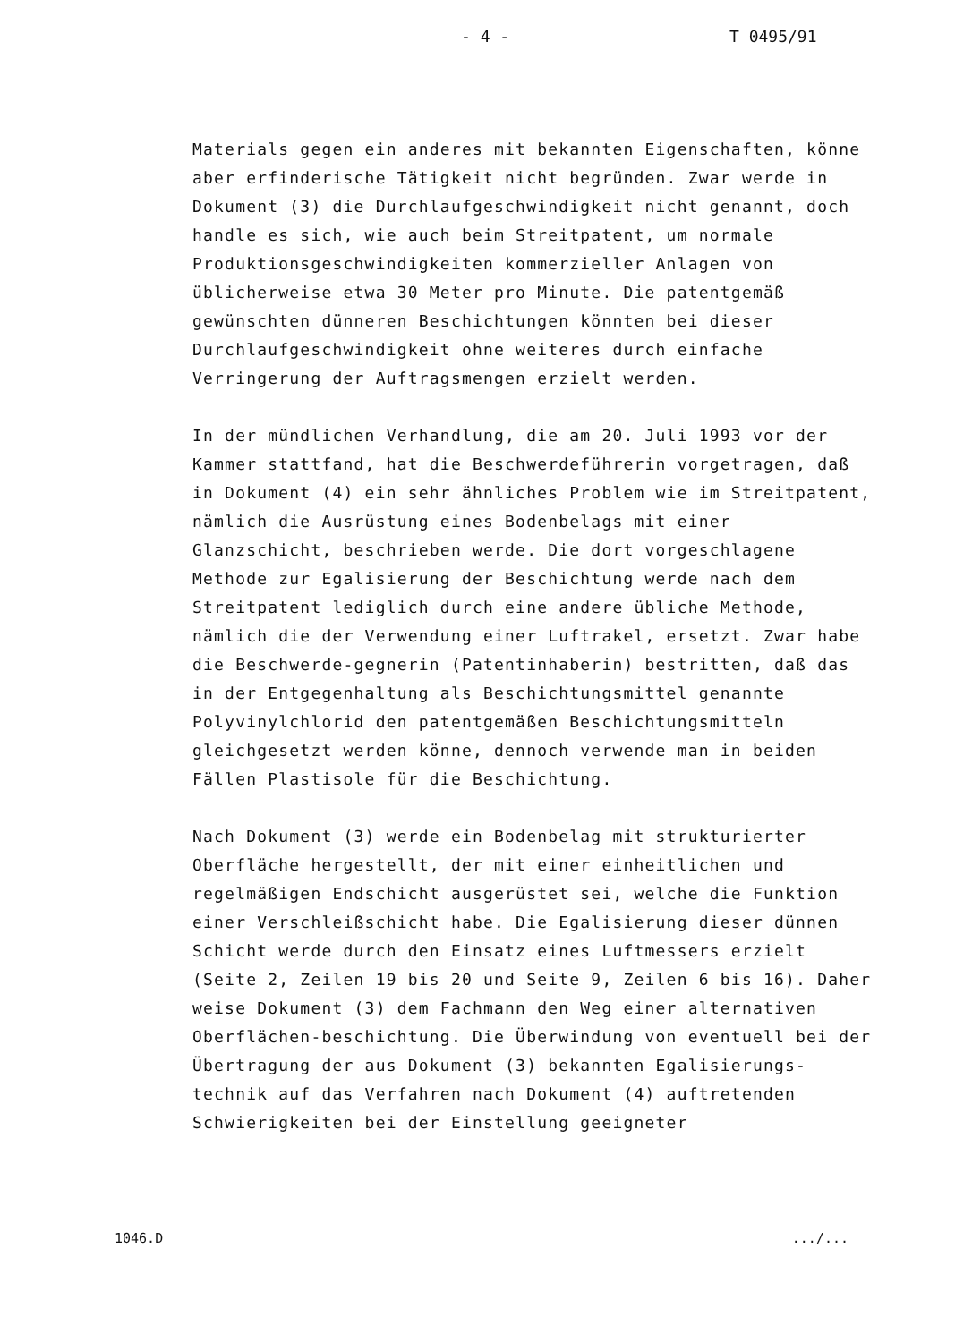- 4 - T 0495/91
Materials gegen ein anderes mit bekannten Eigenschaften, könne aber erfinderische Tätigkeit nicht begründen. Zwar werde in Dokument (3) die Durchlaufgeschwindigkeit nicht genannt, doch handle es sich, wie auch beim Streitpatent, um normale Produktionsgeschwindigkeiten kommerzieller Anlagen von üblicherweise etwa 30 Meter pro Minute. Die patentgemäß gewünschten dünneren Beschichtungen könnten bei dieser Durchlaufgeschwindigkeit ohne weiteres durch einfache Verringerung der Auftragsmengen erzielt werden.
In der mündlichen Verhandlung, die am 20. Juli 1993 vor der Kammer stattfand, hat die Beschwerdeführerin vorgetragen, daß in Dokument (4) ein sehr ähnliches Problem wie im Streitpatent, nämlich die Ausrüstung eines Bodenbelags mit einer Glanzschicht, beschrieben werde. Die dort vorgeschlagene Methode zur Egalisierung der Beschichtung werde nach dem Streitpatent lediglich durch eine andere übliche Methode, nämlich die der Verwendung einer Luftrakel, ersetzt. Zwar habe die Beschwerde-gegnerin (Patentinhaberin) bestritten, daß das in der Entgegenhaltung als Beschichtungsmittel genannte Polyvinylchlorid den patentgemäßen Beschichtungsmitteln gleichgesetzt werden könne, dennoch verwende man in beiden Fällen Plastisole für die Beschichtung.
Nach Dokument (3) werde ein Bodenbelag mit strukturierter Oberfläche hergestellt, der mit einer einheitlichen und regelmäßigen Endschicht ausgerüstet sei, welche die Funktion einer Verschleißschicht habe. Die Egalisierung dieser dünnen Schicht werde durch den Einsatz eines Luftmessers erzielt (Seite 2, Zeilen 19 bis 20 und Seite 9, Zeilen 6 bis 16). Daher weise Dokument (3) dem Fachmann den Weg einer alternativen Oberflächen-beschichtung. Die Überwindung von eventuell bei der Übertragung der aus Dokument (3) bekannten Egalisierungs-technik auf das Verfahren nach Dokument (4) auftretenden Schwierigkeiten bei der Einstellung geeigneter
1046.D.../...